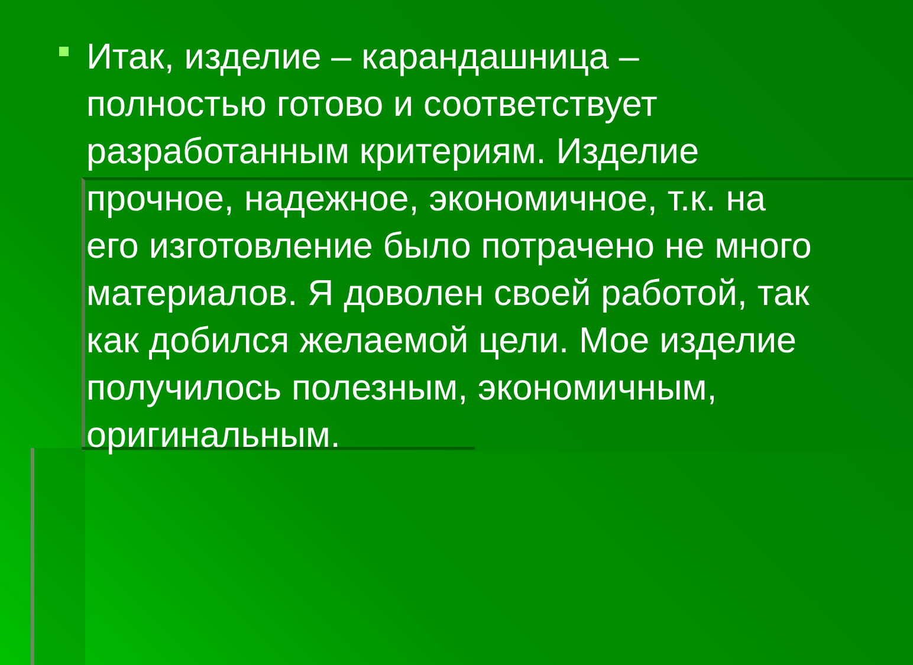Итак, изделие – карандашница – полностью готово и соответствует разработанным критериям. Изделие прочное, надежное, экономичное, т.к. на его изготовление было потрачено не много материалов. Я доволен своей работой, так как добился желаемой цели. Мое изделие получилось полезным, экономичным, оригинальным.